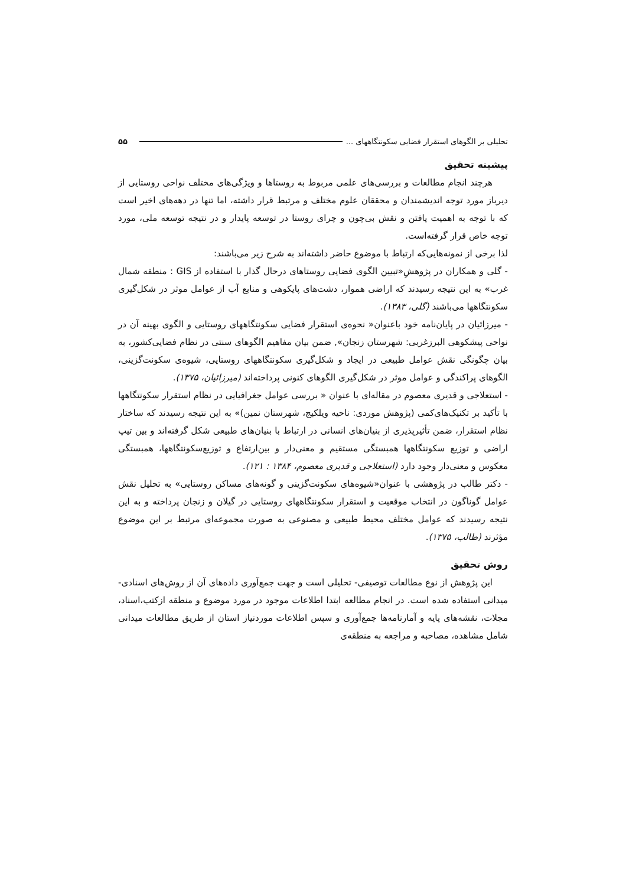تحلیلی بر الگوهای استقرار فضایی سکونتگاههای ... ۵۵
پیشینه تحقیق
هرچند انجام مطالعات و بررسی‌های علمی مربوط به روستاها و ویژگی‌های مختلف نواحی روستایی از دیرباز مورد توجه اندیشمندان و محققان علوم مختلف و مرتبط قرار داشته، اما تنها در دهه‌های اخیر است که با توجه به اهمیت یافتن و نقش بی‌چون و چرای روستا در توسعه پایدار و در نتیجه توسعه ملی، مورد توجه خاص قرار گرفته‌است.
لذا برخی از نمونه‌هایی‌که ارتباط با موضوع حاضر داشته‌اند به شرح زیر می‌باشند:
- گلی و همکاران در پژوهشِ«تبیین الگوی فضایی روستاهای درحال گذار با استفاده از GIS : منطقه شمال غرب» به این نتیجه رسیدند که اراضی هموار، دشت‌های پایکوهی و منابع آب از عوامل موثر در شکل‌گیری سکونتگاهها می‌باشند (گلی، ۱۳۸۳).
- میرزائیان در پایان‌نامه خود باعنوان« نحوه‌ی استقرار فضایی سکونتگاههای روستایی و الگوی بهینه آن در نواحی پیشکوهی البرزغربی: شهرستان زنجان», ضمن بیان مفاهیم الگوهای سنتی در نظام فضایی‌کشور، به بیان چگونگی نقش عوامل طبیعی در ایجاد و شکل‌گیری سکونتگاههای روستایی، شیوه‌ی سکونت‌گزینی، الگوهای پراکندگی و عوامل موثر در شکل‌گیری الگوهای کنونی پرداخته‌اند (میرزائیان، ۱۳۷۵).
- استعلاجی و قدیری معصوم در مقاله‌ای با عنوان « بررسی عوامل جغرافیایی در نظام استقرار سکونتگاهها با تأکید بر تکنیک‌های‌کمی (پژوهش موردی: ناحیه ویلکیج، شهرستان نمین)» به این نتیجه رسیدند که ساختار نظام استقرار، ضمن تأثیرپذیری از بنیان‌های انسانی در ارتباط با بنیان‌های طبیعی شکل گرفته‌اند و بین تیپ اراضی و توزیع سکونتگاهها همبستگی مستقیم و معنی‌دار و بین‌ارتفاع و توزیع‌سکونتگاهها، همبستگی معکوس و معنی‌دار وجود دارد (استعلاجی و قدیری معصوم، ۱۳۸۴ : ۱۲۱).
- دکتر طالب در پژوهشی با عنوان«شیوه‌های سکونت‌گزینی و گونه‌های مساکن روستایی» به تحلیل نقش عوامل گوناگون در انتخاب موقعیت و استقرار سکونتگاههای روستایی در گیلان و زنجان پرداخته و به این نتیجه رسیدند که عوامل مختلف محیط طبیعی و مصنوعی به صورت مجموعه‌ای مرتبط بر این موضوع مؤثرند (طالب، ۱۳۷۵).
روش تحقیق
این پژوهش از نوع مطالعات توصیفی- تحلیلی است و جهت جمع‌آوری داده‌های آن از روش‌های اسنادی- میدانی استفاده شده است. در انجام مطالعه ابتدا اطلاعات موجود در مورد موضوع و منطقه ازکتب،اسناد، مجلات، نقشه‌های پایه و آمارنامه‌ها جمع‌آوری و سپس اطلاعات موردنیاز استان از طریق مطالعات میدانی شامل مشاهده، مصاحبه و مراجعه به منطقه‌ی